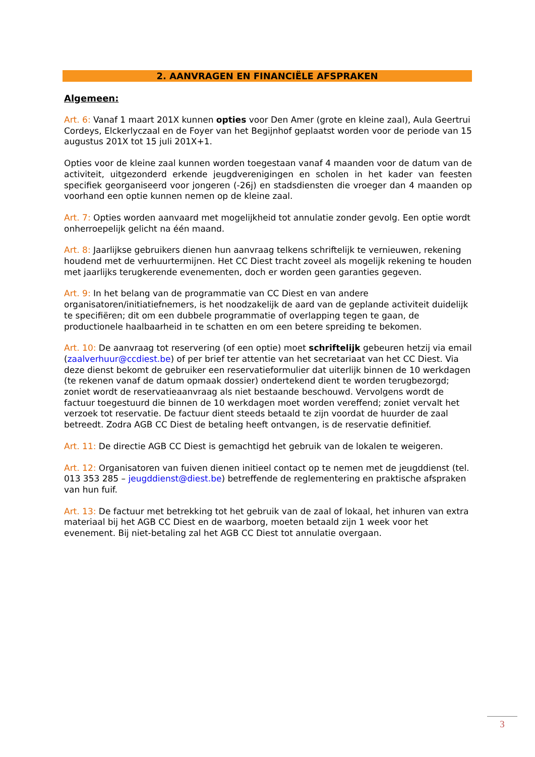2. AANVRAGEN EN FINANCIËLE AFSPRAKEN
Algemeen:
Art. 6: Vanaf 1 maart 201X kunnen opties voor Den Amer (grote en kleine zaal), Aula Geertrui Cordeys, Elckerlyczaal en de Foyer van het Begijnhof geplaatst worden voor de periode van 15 augustus 201X tot 15 juli 201X+1.
Opties voor de kleine zaal kunnen worden toegestaan vanaf 4 maanden voor de datum van de activiteit, uitgezonderd erkende jeugdverenigingen en scholen in het kader van feesten specifiek georganiseerd voor jongeren (-26j) en stadsdiensten die vroeger dan 4 maanden op voorhand een optie kunnen nemen op de kleine zaal.
Art. 7: Opties worden aanvaard met mogelijkheid tot annulatie zonder gevolg. Een optie wordt onherroepelijk gelicht na één maand.
Art. 8: Jaarlijkse gebruikers dienen hun aanvraag telkens schriftelijk te vernieuwen, rekening houdend met de verhuurtermijnen. Het CC Diest tracht zoveel als mogelijk rekening te houden met jaarlijks terugkerende evenementen, doch er worden geen garanties gegeven.
Art. 9: In het belang van de programmatie van CC Diest en van andere organisatoren/initiatiefnemers, is het noodzakelijk de aard van de geplande activiteit duidelijk te specifiëren; dit om een dubbele programmatie of overlapping tegen te gaan, de productionele haalbaarheid in te schatten en om een betere spreiding te bekomen.
Art. 10: De aanvraag tot reservering (of een optie) moet schriftelijk gebeuren hetzij via email (zaalverhuur@ccdiest.be) of per brief ter attentie van het secretariaat van het CC Diest. Via deze dienst bekomt de gebruiker een reservatieformulier dat uiterlijk binnen de 10 werkdagen (te rekenen vanaf de datum opmaak dossier) ondertekend dient te worden terugbezorgd; zoniet wordt de reservatieaanvraag als niet bestaande beschouwd. Vervolgens wordt de factuur toegestuurd die binnen de 10 werkdagen moet worden vereffend; zoniet vervalt het verzoek tot reservatie. De factuur dient steeds betaald te zijn voordat de huurder de zaal betreedt. Zodra AGB CC Diest de betaling heeft ontvangen, is de reservatie definitief.
Art. 11: De directie AGB CC Diest is gemachtigd het gebruik van de lokalen te weigeren.
Art. 12: Organisatoren van fuiven dienen initieel contact op te nemen met de jeugddienst (tel. 013 353 285 – jeugddienst@diest.be) betreffende de reglementering en praktische afspraken van hun fuif.
Art. 13: De factuur met betrekking tot het gebruik van de zaal of lokaal, het inhuren van extra materiaal bij het AGB CC Diest en de waarborg, moeten betaald zijn 1 week voor het evenement. Bij niet-betaling zal het AGB CC Diest tot annulatie overgaan.
3